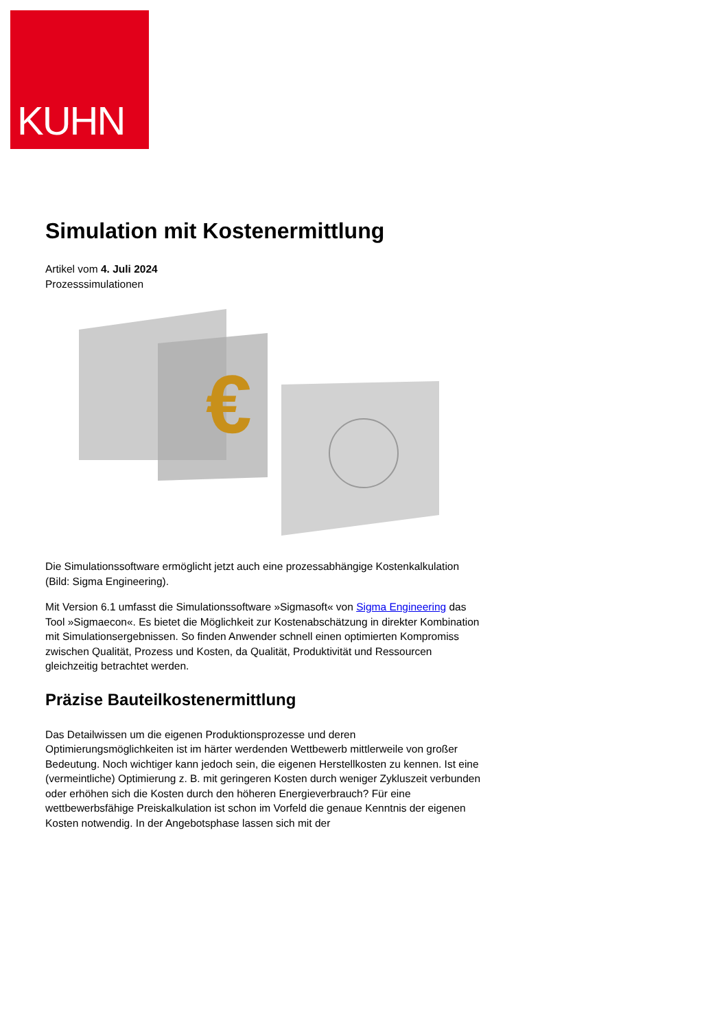KUHN
Simulation mit Kostenermittlung
Artikel vom 4. Juli 2024
Prozesssimulationen
€
Die Simulationssoftware ermöglicht jetzt auch eine prozessabhängige Kostenkalkulation (Bild: Sigma Engineering).
Mit Version 6.1 umfasst die Simulationssoftware »Sigmasoft« von Sigma Engineering das Tool »Sigmaecon«. Es bietet die Möglichkeit zur Kostenabschätzung in direkter Kombination mit Simulationsergebnissen. So finden Anwender schnell einen optimierten Kompromiss zwischen Qualität, Prozess und Kosten, da Qualität, Produktivität und Ressourcen gleichzeitig betrachtet werden.
Präzise Bauteilkostenermittlung
Das Detailwissen um die eigenen Produktionsprozesse und deren Optimierungsmöglichkeiten ist im härter werdenden Wettbewerb mittlerweile von großer Bedeutung. Noch wichtiger kann jedoch sein, die eigenen Herstellkosten zu kennen. Ist eine (vermeintliche) Optimierung z. B. mit geringeren Kosten durch weniger Zykluszeit verbunden oder erhöhen sich die Kosten durch den höheren Energieverbrauch? Für eine wettbewerbsfähige Preiskalkulation ist schon im Vorfeld die genaue Kenntnis der eigenen Kosten notwendig. In der Angebotsphase lassen sich mit der